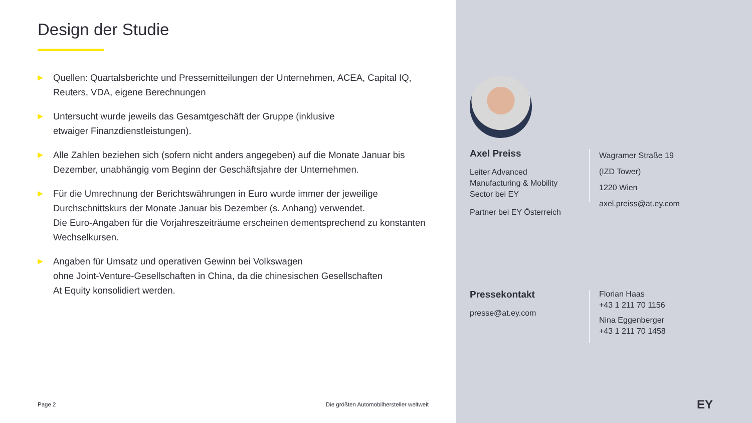Design der Studie
▶ Quellen: Quartalsberichte und Pressemitteilungen der Unternehmen, ACEA, Capital IQ, Reuters, VDA, eigene Berechnungen
▶ Untersucht wurde jeweils das Gesamtgeschäft der Gruppe (inklusive
etwaiger Finanzdienstleistungen).
▶ Alle Zahlen beziehen sich (sofern nicht anders angegeben) auf die Monate Januar bis Dezember, unabhängig vom Beginn der Geschäftsjahre der Unternehmen.
▶ Für die Umrechnung der Berichtswährungen in Euro wurde immer der jeweilige Durchschnittskurs der Monate Januar bis Dezember (s. Anhang) verwendet.
Die Euro-Angaben für die Vorjahreszeiträume erscheinen dementsprechend zu konstanten Wechselkursen.
▶ Angaben für Umsatz und operativen Gewinn bei Volkswagen
ohne Joint-Venture-Gesellschaften in China, da die chinesischen Gesellschaften
At Equity konsolidiert werden.
Page 2
Die größten Automobilhersteller weltweit
Axel Preiss
Leiter Advanced Manufacturing & Mobility Sector bei EY
Partner bei EY Österreich
Wagramer Straße 19
(IZD Tower)
1220 Wien
axel.preiss@at.ey.com
Pressekontakt
presse@at.ey.com
Florian Haas
+43 1 211 70 1156
Nina Eggenberger
+43 1 211 70 1458
EY